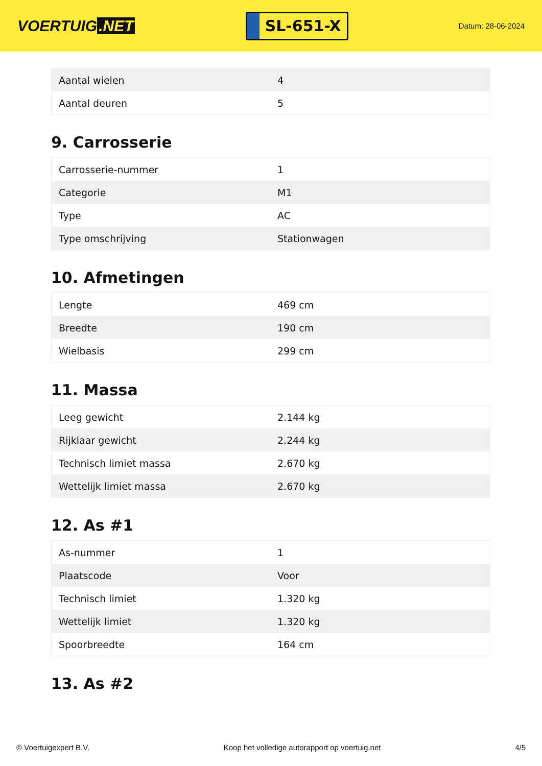VOERTUIG.NET
SL-651-X
Datum: 28-06-2024
| Aantal wielen | 4 |
| Aantal deuren | 5 |
9. Carrosserie
| Carrosserie-nummer | 1 |
| Categorie | M1 |
| Type | AC |
| Type omschrijving | Stationwagen |
10. Afmetingen
| Lengte | 469 cm |
| Breedte | 190 cm |
| Wielbasis | 299 cm |
11. Massa
| Leeg gewicht | 2.144 kg |
| Rijklaar gewicht | 2.244 kg |
| Technisch limiet massa | 2.670 kg |
| Wettelijk limiet massa | 2.670 kg |
12. As #1
| As-nummer | 1 |
| Plaatscode | Voor |
| Technisch limiet | 1.320 kg |
| Wettelijk limiet | 1.320 kg |
| Spoorbreedte | 164 cm |
13. As #2
© Voertuigexpert B.V. Koop het volledige autorapport op voertuig.net 4/5